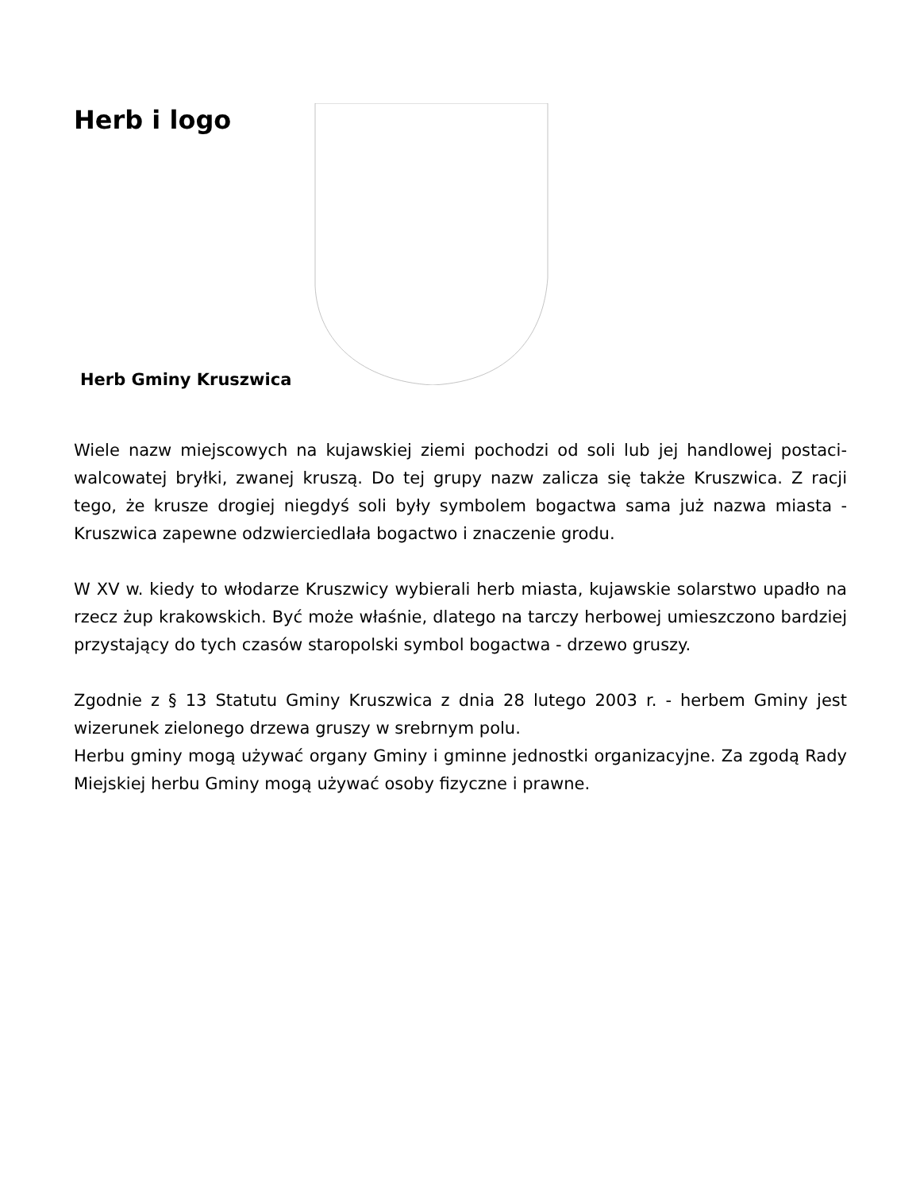Herb i logo
Herb Gminy Kruszwica
Wiele nazw miejscowych na kujawskiej ziemi pochodzi od soli lub jej handlowej postaci-walcowatej bryłki, zwanej kruszą. Do tej grupy nazw zalicza się także Kruszwica. Z racji tego, że krusze drogiej niegdyś soli były symbolem bogactwa sama już nazwa miasta - Kruszwica zapewne odzwierciedlała bogactwo i znaczenie grodu.
W XV w. kiedy to włodarze Kruszwicy wybierali herb miasta, kujawskie solarstwo upadło na rzecz żup krakowskich. Być może właśnie, dlatego na tarczy herbowej umieszczono bardziej przystający do tych czasów staropolski symbol bogactwa - drzewo gruszy.
Zgodnie z § 13 Statutu Gminy Kruszwica z dnia 28 lutego 2003 r. - herbem Gminy jest wizerunek zielonego drzewa gruszy w srebrnym polu.
Herbu gminy mogą używać organy Gminy i gminne jednostki organizacyjne. Za zgodą Rady Miejskiej herbu Gminy mogą używać osoby fizyczne i prawne.